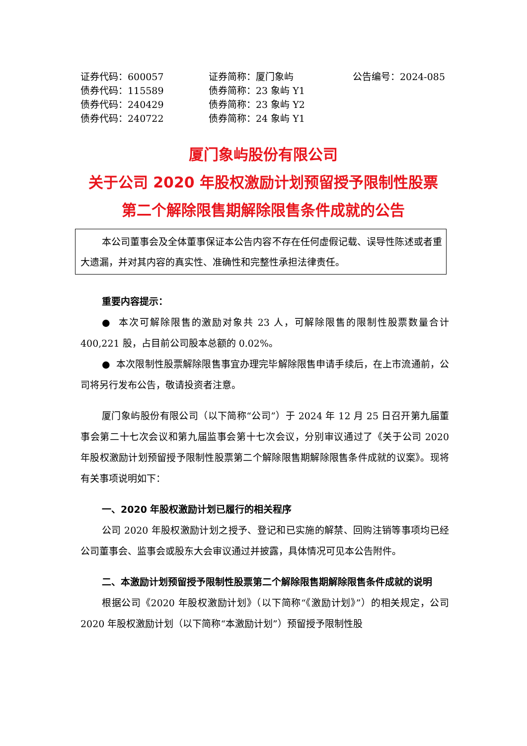证券代码：600057 证券简称：厦门象屿 公告编号：2024-085
债券代码：115589 债券简称：23 象屿 Y1
债券代码：240429 债券简称：23 象屿 Y2
债券代码：240722 债券简称：24 象屿 Y1
厦门象屿股份有限公司
关于公司 2020 年股权激励计划预留授予限制性股票
第二个解除限售期解除限售条件成就的公告
本公司董事会及全体董事保证本公告内容不存在任何虚假记载、误导性陈述或者重大遗漏，并对其内容的真实性、准确性和完整性承担法律责任。
重要内容提示：
● 本次可解除限售的激励对象共 23 人，可解除限售的限制性股票数量合计 400,221 股，占目前公司股本总额的 0.02%。
● 本次限制性股票解除限售事宜办理完毕解除限售申请手续后，在上市流通前，公司将另行发布公告，敬请投资者注意。
厦门象屿股份有限公司（以下简称“公司”）于 2024 年 12 月 25 日召开第九届董事会第二十七次会议和第九届监事会第十七次会议，分别审议通过了《关于公司 2020 年股权激励计划预留授予限制性股票第二个解除限售期解除限售条件成就的议案》。现将有关事项说明如下：
一、2020 年股权激励计划已履行的相关程序
公司 2020 年股权激励计划之授予、登记和已实施的解禁、回购注销等事项均已经公司董事会、监事会或股东大会审议通过并披露，具体情况可见本公告附件。
二、本激励计划预留授予限制性股票第二个解除限售期解除限售条件成就的说明
根据公司《2020 年股权激励计划》（以下简称“《激励计划》”）的相关规定，公司 2020 年股权激励计划（以下简称“本激励计划”）预留授予限制性股